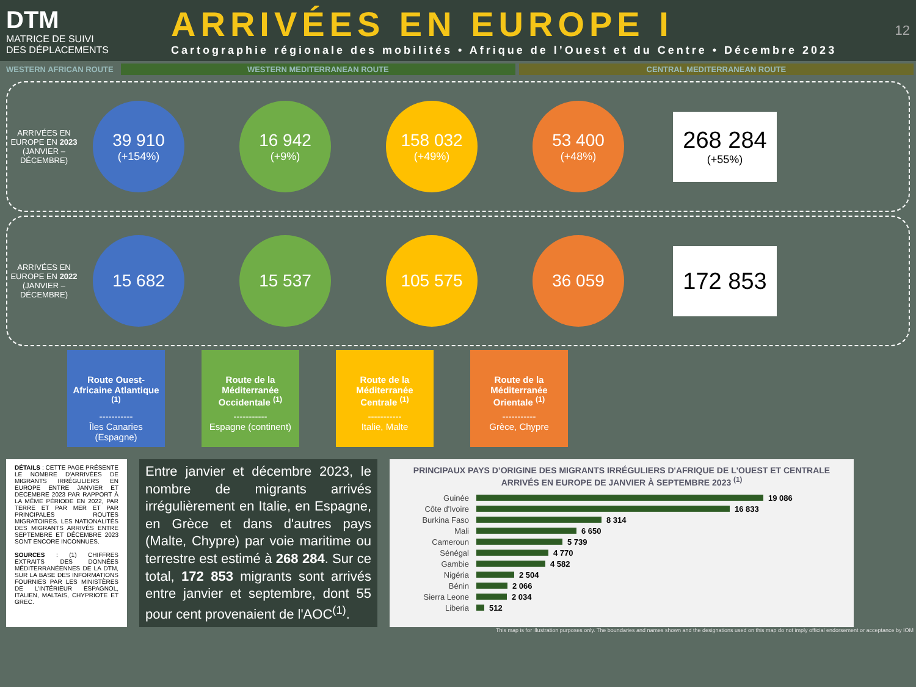DTM
MATRICE DE SUIVI
DES DÉPLACEMENTS
ARRIVÉES EN EUROPE I
Cartographie régionale des mobilités • Afrique de l’Ouest et du Centre • Décembre 2023
12
WESTERN AFRICAN ROUTE WESTERN MEDITERRANEAN ROUTE CENTRAL MEDITERRANEAN ROUTE
ARRIVÉES EN EUROPE EN 2023 (JANVIER – DÉCEMBRE)
39 910
(+154%)
16 942
(+9%)
158 032
(+49%)
53 400
(+48%)
268 284
(+55%)
ARRIVÉES EN EUROPE EN 2022 (JANVIER – DÉCEMBRE)
15 682 15 537 105 575 36 059
172 853
Route Ouest-Africaine Atlantique <sup>(1)</sup>
-----------
Îles Canaries (Espagne)
Route de la Méditerranée Occidentale <sup>(1)</sup>
-----------
Espagne (continent)
Route de la Méditerranée Centrale <sup>(1)</sup>
-----------
Italie, Malte
Route de la Méditerranée Orientale <sup>(1)</sup>
-----------
Grèce, Chypre
DÉTAILS : CETTE PAGE PRÉSENTE LE NOMBRE D'ARRIVÉES DE MIGRANTS IRRÉGULIERS EN EUROPE ENTRE JANVIER ET DECEMBRE 2023 PAR RAPPORT À LA MÊME PÉRIODE EN 2022, PAR TERRE ET PAR MER ET PAR PRINCIPALES ROUTES MIGRATOIRES. LES NATIONALITÉS DES MIGRANTS ARRIVÉS ENTRE SEPTEMBRE ET DÉCEMBRE 2023 SONT ENCORE INCONNUES.
SOURCES : (1) CHIFFRES EXTRAITS DES DONNÉES MÉDITERRANÉENNES DE LA DTM, SUR LA BASE DES INFORMATIONS FOURNIES PAR LES MINISTÈRES DE L'INTÉRIEUR ESPAGNOL, ITALIEN, MALTAIS, CHYPRIOTE ET GREC.
Entre janvier et décembre 2023, le nombre de migrants arrivés irrégulièrement en Italie, en Espagne, en Grèce et dans d'autres pays (Malte, Chypre) par voie maritime ou terrestre est estimé à 268 284. Sur ce total, 172 853 migrants sont arrivés entre janvier et septembre, dont 55 pour cent provenaient de l'AOC<sup>(1)</sup>.
PRINCIPAUX PAYS D’ORIGINE DES MIGRANTS IRRÉGULIERS D'AFRIQUE DE L'OUEST ET CENTRALE ARRIVÉS EN EUROPE DE JANVIER À SEPTEMBRE 2023 <sup>(1)</sup>
Guinée 19 086
Côte d'Ivoire 16 833
Burkina Faso 8 314
Mali 6 650
Cameroun 5 739
Sénégal 4 770
Gambie 4 582
Nigéria 2 504
Bénin 2 066
Sierra Leone 2 034
Liberia 512
This map is for illustration purposes only. The boundaries and names shown and the designations used on this map do not imply official endorsement or acceptance by IOM